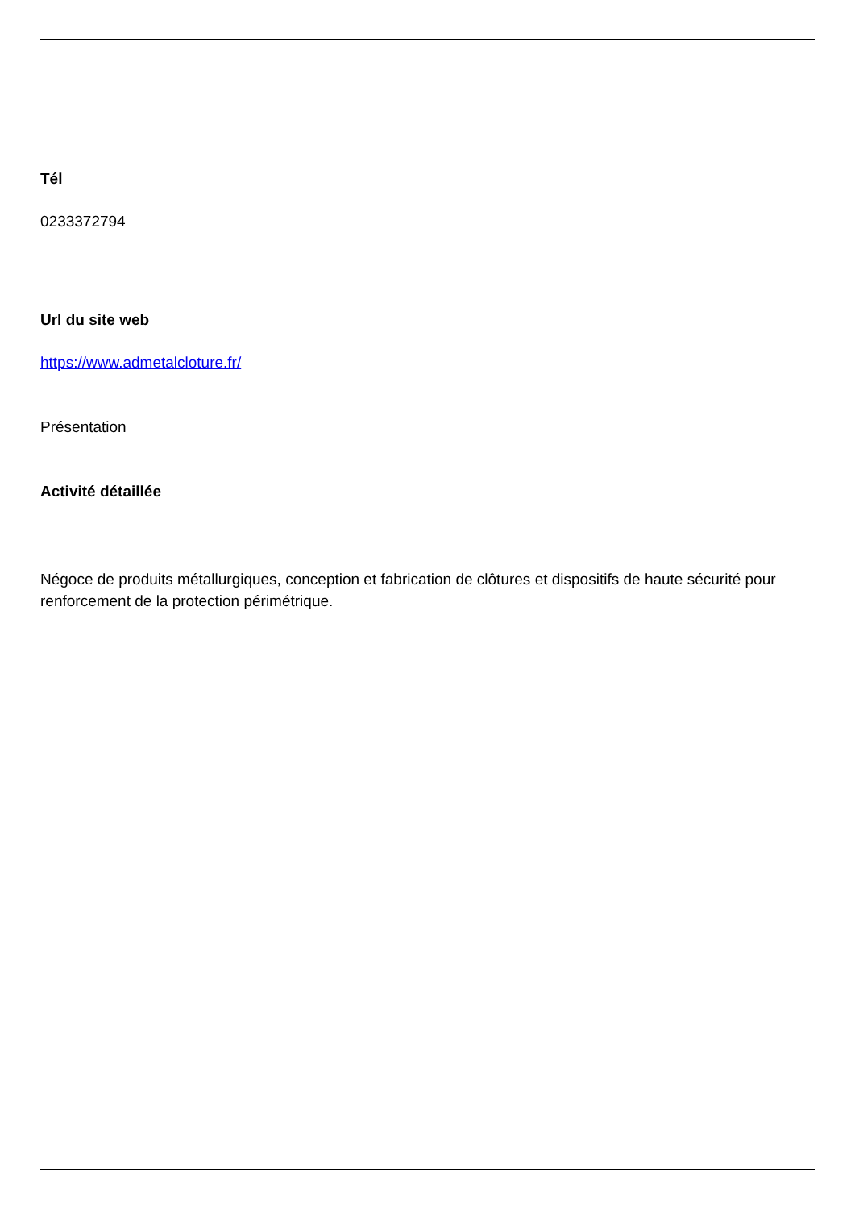Tél
0233372794
Url du site web
https://www.admetalcloture.fr/
Présentation
Activité détaillée
Négoce de produits métallurgiques, conception et fabrication de clôtures et dispositifs de haute sécurité pour renforcement de la protection périmétrique.